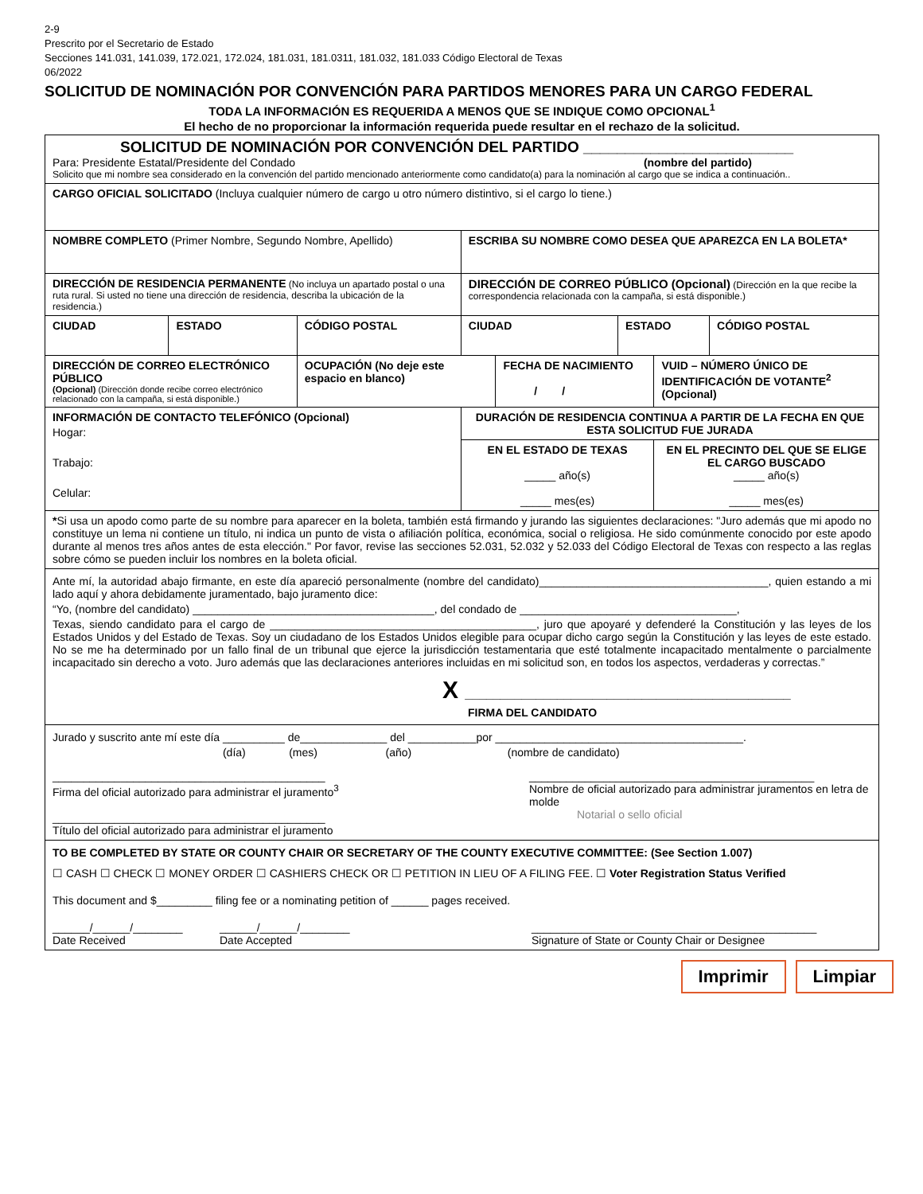2-9
Prescrito por el Secretario de Estado
Secciones 141.031, 141.039, 172.021, 172.024, 181.031, 181.0311, 181.032, 181.033 Código Electoral de Texas
06/2022
SOLICITUD DE NOMINACIÓN POR CONVENCIÓN PARA PARTIDOS MENORES PARA UN CARGO FEDERAL
TODA LA INFORMACIÓN ES REQUERIDA A MENOS QUE SE INDIQUE COMO OPCIONAL<sup>1</sup>
El hecho de no proporcionar la información requerida puede resultar en el rechazo de la solicitud.
| SOLICITUD DE NOMINACIÓN POR CONVENCIÓN DEL PARTIDO _________________________ Para: Presidente Estatal/Presidente del Condado (nombre del partido) Solicito que mi nombre sea considerado en la convención del partido mencionado anteriormente como candidato(a) para la nominación al cargo que se indica a continuación.. | | | | | | | |
| CARGO OFICIAL SOLICITADO (Incluya cualquier número de cargo u otro número distintivo, si el cargo lo tiene.) | | | | | | | |
| NOMBRE COMPLETO (Primer Nombre, Segundo Nombre, Apellido) | | | ESCRIBA SU NOMBRE COMO DESEA QUE APAREZCA EN LA BOLETA* | | | | |
| DIRECCIÓN DE RESIDENCIA PERMANENTE (No incluya un apartado postal o una ruta rural. Si usted no tiene una dirección de residencia, describa la ubicación de la residencia.) | | | DIRECCIÓN DE CORREO PÚBLICO (Opcional) (Dirección en la que recibe la correspondencia relacionada con la campaña, si está disponible.) | | | | |
| CIUDAD | ESTADO | CÓDIGO POSTAL | CIUDAD | | ESTADO | | CÓDIGO POSTAL |
| DIRECCIÓN DE CORREO ELECTRÓNICO PÚBLICO (Opcional) (Dirección donde recibe correo electrónico relacionado con la campaña, si está disponible.) | | OCUPACIÓN (No deje este espacio en blanco) | | FECHA DE NACIMIENTO / / | | VUID – NÚMERO ÚNICO DE IDENTIFICACIÓN DE VOTANTE<sup>2</sup> (Opcional) | |
| INFORMACIÓN DE CONTACTO TELEFÓNICO (Opcional) Hogar: Trabajo: Celular: | | | DURACIÓN DE RESIDENCIA CONTINUA A PARTIR DE LA FECHA EN QUE ESTA SOLICITUD FUE JURADA | | | | |
| | | | EN EL ESTADO DE TEXAS _____ año(s) _____ mes(es) | | | EN EL PRECINTO DEL QUE SE ELIGE EL CARGO BUSCADO _____ año(s) _____ mes(es) | |
| * Si usa un apodo como parte de su nombre para aparecer en la boleta, también está firmando y jurando las siguientes declaraciones: "Juro además que mi apodo no constituye un lema ni contiene un título, ni indica un punto de vista o afiliación política, económica, social o religiosa. He sido comúnmente conocido por este apodo durante al menos tres años antes de esta elección." Por favor, revise las secciones 52.031, 52.032 y 52.033 del Código Electoral de Texas con respecto a las reglas sobre cómo se pueden incluir los nombres en la boleta oficial. | | | | | | | |
| Ante mí, la autoridad abajo firmante, en este día apareció personalmente (nombre del candidato)_____________________________________, quien estando a mi lado aquí y ahora debidamente juramentado, bajo juramento dice: “Yo, (nombre del candidato) _______________________________________, del condado de ___________________________________, Texas, siendo candidato para el cargo de ___________________________________________, juro que apoyaré y defenderé la Constitución y las leyes de los Estados Unidos y del Estado de Texas. Soy un ciudadano de los Estados Unidos elegible para ocupar dicho cargo según la Constitución y las leyes de este estado. No se me ha determinado por un fallo final de un tribunal que ejerce la jurisdicción testamentaria que esté totalmente incapacitado mentalmente o parcialmente incapacitado sin derecho a voto. Juro además que las declaraciones anteriores incluidas en mi solicitud son, en todos los aspectos, verdaderas y correctas.” X ______________________________________________ FIRMA DEL CANDIDATO | | | | | | | |
| Jurado y suscrito ante mí este día __________ de______________ del ___________por ________________________________________. (día) (mes) (año) (nombre de candidato) ____________________________________________ Firma del oficial autorizado para administrar el juramento<sup>3</sup> ____________________________________________ Título del oficial autorizado para administrar el juramento ______________________________________________ Nombre de oficial autorizado para administrar juramentos en letra de molde Notarial o sello oficial | | | | | | | |
| TO BE COMPLETED BY STATE OR COUNTY CHAIR OR SECRETARY OF THE COUNTY EXECUTIVE COMMITTEE: (See Section 1.007) ☐ CASH ☐ CHECK ☐ MONEY ORDER ☐ CASHIERS CHECK OR ☐ PETITION IN LIEU OF A FILING FEE. ☐ Voter Registration Status Verified This document and $_________ filing fee or a nominating petition of ______ pages received. ______/______/________ Date Received ______/______/________ Date Accepted ______________________________________________ Signature of State or County Chair or Designee | | | | | | | |
Imprimir Limpiar